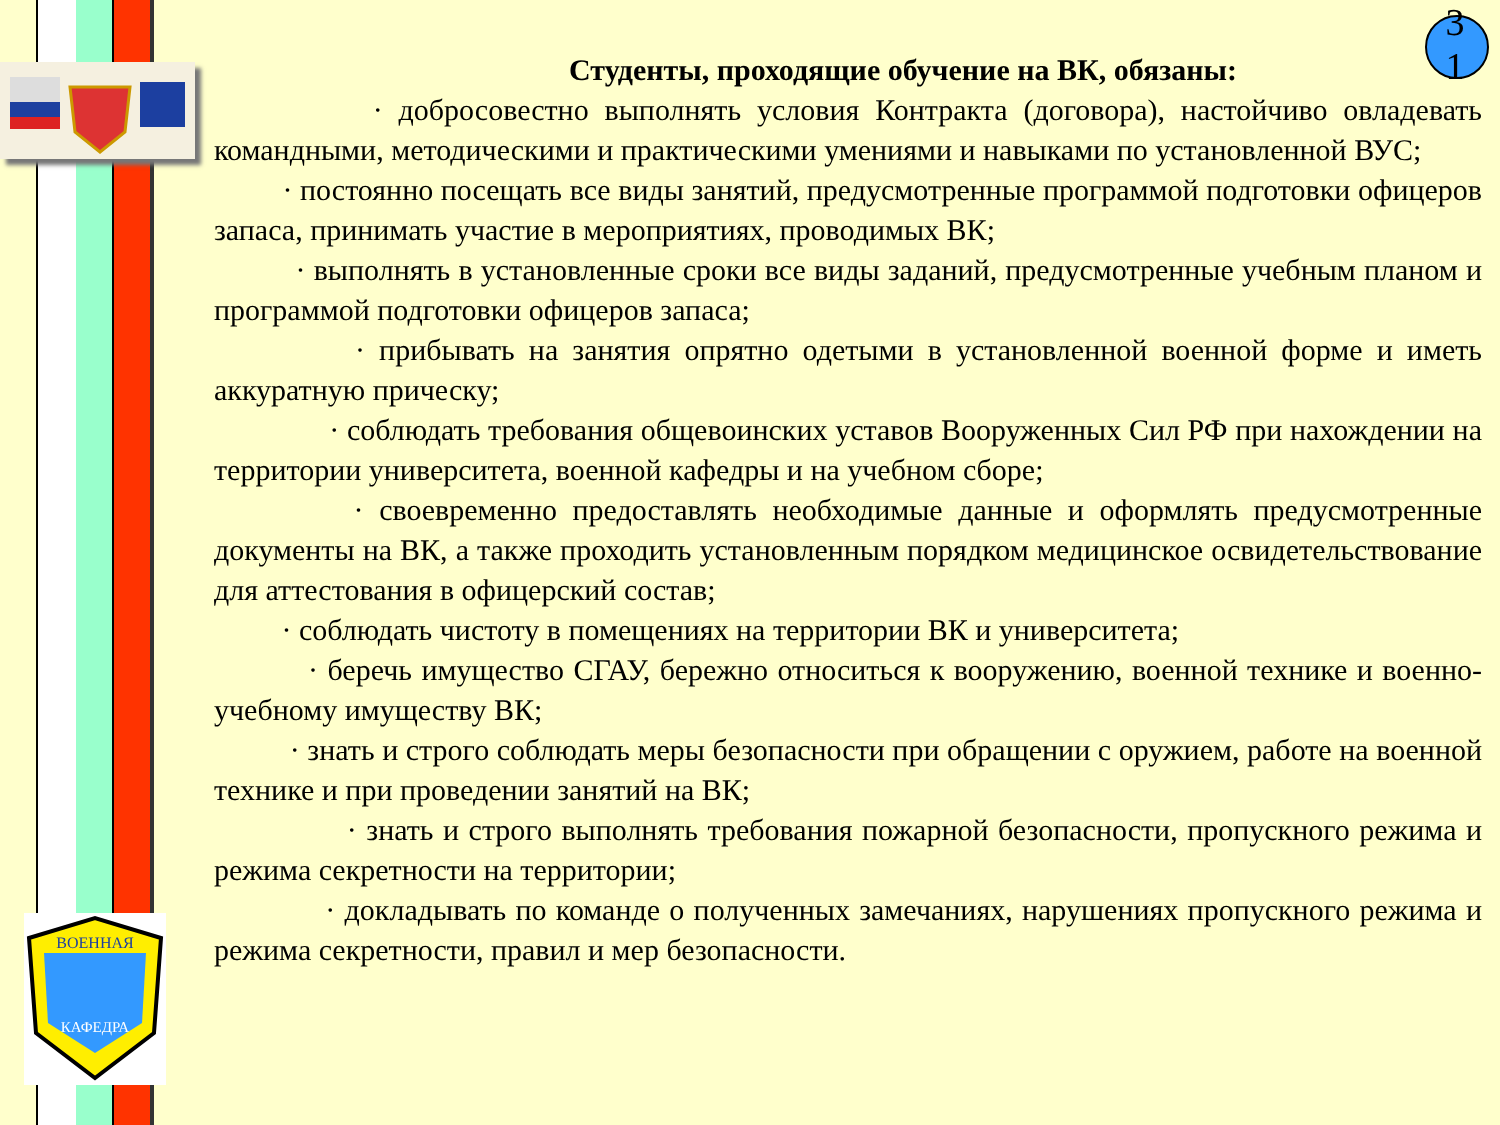ВОЕННАЯ
КАФЕДРА
3
1
Студенты, проходящие обучение на ВК, обязаны:
· добросовестно выполнять условия Контракта (договора), настойчиво овладевать командными, методическими и практическими умениями и навыками по установленной ВУС;
· постоянно посещать все виды занятий, предусмотренные программой подготовки офицеров запаса, принимать участие в мероприятиях, проводимых ВК;
· выполнять в установленные сроки все виды заданий, предусмотренные учебным планом и программой подготовки офицеров запаса;
· прибывать на занятия опрятно одетыми в установленной военной форме и иметь аккуратную прическу;
· соблюдать требования общевоинских уставов Вооруженных Сил РФ при нахождении на территории университета, военной кафедры и на учебном сборе;
· своевременно предоставлять необходимые данные и оформлять предусмотренные документы на ВК, а также проходить установленным порядком медицинское освидетельствование для аттестования в офицерский состав;
· соблюдать чистоту в помещениях на территории ВК и университета;
· беречь имущество СГАУ, бережно относиться к вооружению, военной технике и военно-учебному имуществу ВК;
· знать и строго соблюдать меры безопасности при обращении с оружием, работе на военной технике и при проведении занятий на ВК;
· знать и строго выполнять требования пожарной безопасности, пропускного режима и режима секретности на территории;
· докладывать по команде о полученных замечаниях, нарушениях пропускного режима и режима секретности, правил и мер безопасности.